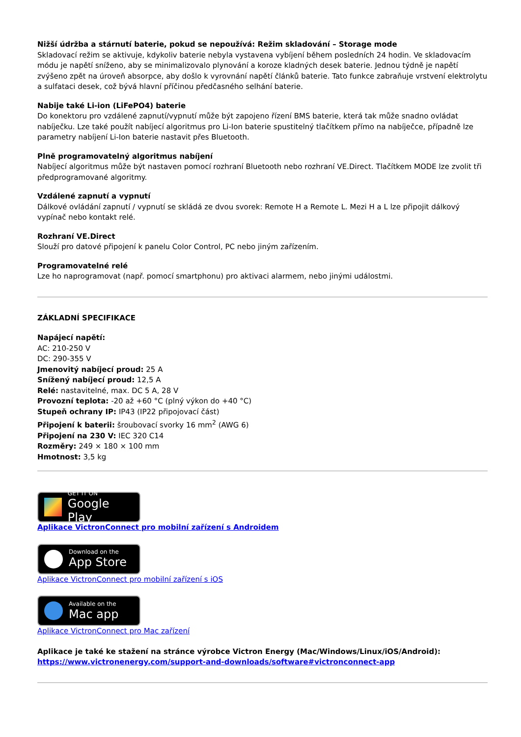Nižší údržba a stárnutí baterie, pokud se nepoužívá: Režim skladování – Storage mode
Skladovací režim se aktivuje, kdykoliv baterie nebyla vystavena vybíjení během posledních 24 hodin. Ve skladovacím módu je napětí sníženo, aby se minimalizovalo plynování a koroze kladných desek baterie. Jednou týdně je napětí zvýšeno zpět na úroveň absorpce, aby došlo k vyrovnání napětí článků baterie. Tato funkce zabraňuje vrstvení elektrolytu a sulfataci desek, což bývá hlavní příčinou předčasného selhání baterie.
Nabije také Li-ion (LiFePO4) baterie
Do konektoru pro vzdálené zapnutí/vypnutí může být zapojeno řízení BMS baterie, která tak může snadno ovládat nabíječku. Lze také použít nabíjecí algoritmus pro Li-Ion baterie spustitelný tlačítkem přímo na nabíječce, případně lze parametry nabíjení Li-Ion baterie nastavit přes Bluetooth.
Plně programovatelný algoritmus nabíjení
Nabíjecí algoritmus může být nastaven pomocí rozhraní Bluetooth nebo rozhraní VE.Direct. Tlačítkem MODE lze zvolit tři předprogramované algoritmy.
Vzdálené zapnutí a vypnutí
Dálkové ovládání zapnutí / vypnutí se skládá ze dvou svorek: Remote H a Remote L. Mezi H a L lze připojit dálkový vypínač nebo kontakt relé.
Rozhraní VE.Direct
Slouží pro datové připojení k panelu Color Control, PC nebo jiným zařízením.
Programovatelné relé
Lze ho naprogramovat (např. pomocí smartphonu) pro aktivaci alarmem, nebo jinými událostmi.
ZÁKLADNÍ SPECIFIKACE
Napájecí napětí:
AC: 210-250 V
DC: 290-355 V
Jmenovitý nabíjecí proud: 25 A
Snížený nabíjecí proud: 12,5 A
Relé: nastavitelné, max. DC 5 A, 28 V
Provozní teplota: -20 až +60 °C (plný výkon do +40 °C)
Stupeň ochrany IP: IP43 (IP22 připojovací část)
Připojení k baterii: šroubovací svorky 16 mm<sup>2</sup> (AWG 6)
Připojení na 230 V: IEC 320 C14
Rozměry: 249 × 180 × 100 mm
Hmotnost: 3,5 kg
GET IT ON
Google Play
Aplikace VictronConnect pro mobilní zařízení s Androidem
Download on the
App Store
Aplikace VictronConnect pro mobilní zařízení s iOS
Available on the
Mac app
Aplikace VictronConnect pro Mac zařízení
Aplikace je také ke stažení na stránce výrobce Victron Energy (Mac/Windows/Linux/iOS/Android):
https://www.victronenergy.com/support-and-downloads/software#victronconnect-app